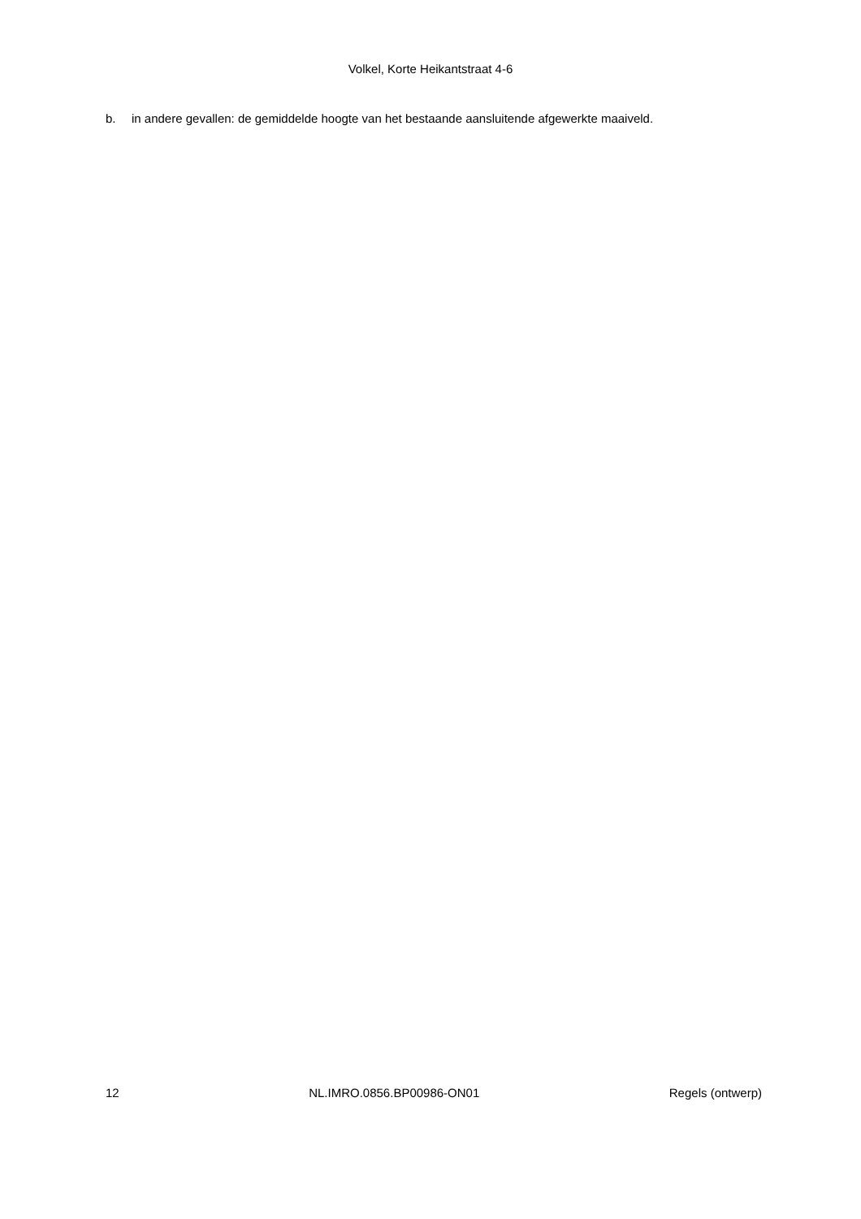Volkel, Korte Heikantstraat 4-6
b. in andere gevallen: de gemiddelde hoogte van het bestaande aansluitende afgewerkte maaiveld.
12 NL.IMRO.0856.BP00986-ON01 Regels (ontwerp)